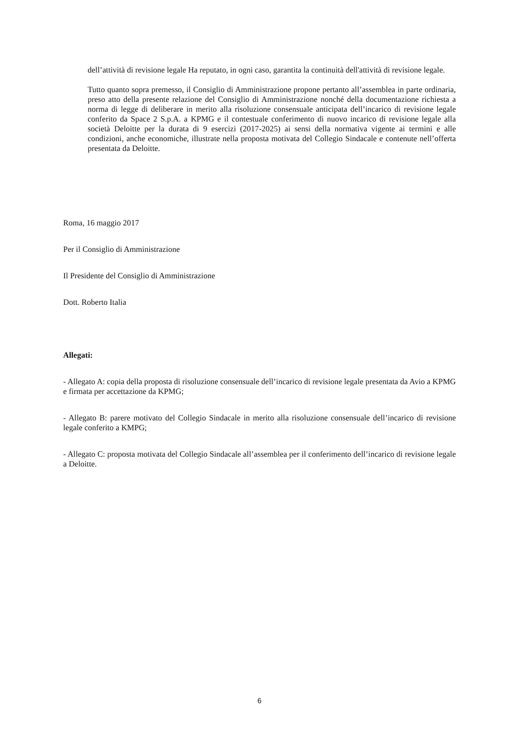dell’attività di revisione legale Ha reputato, in ogni caso, garantita la continuità dell'attività di revisione legale.
Tutto quanto sopra premesso, il Consiglio di Amministrazione propone pertanto all’assemblea in parte ordinaria, preso atto della presente relazione del Consiglio di Amministrazione nonché della documentazione richiesta a norma di legge di deliberare in merito alla risoluzione consensuale anticipata dell’incarico di revisione legale conferito da Space 2 S.p.A. a KPMG e il contestuale conferimento di nuovo incarico di revisione legale alla società Deloitte per la durata di 9 esercizi (2017-2025) ai sensi della normativa vigente ai termini e alle condizioni, anche economiche, illustrate nella proposta motivata del Collegio Sindacale e contenute nell’offerta presentata da Deloitte.
Roma, 16 maggio 2017
Per il Consiglio di Amministrazione
Il Presidente del Consiglio di Amministrazione
Dott. Roberto Italia
Allegati:
- Allegato A: copia della proposta di risoluzione consensuale dell’incarico di revisione legale presentata da Avio a KPMG e firmata per accettazione da KPMG;
- Allegato B: parere motivato del Collegio Sindacale in merito alla risoluzione consensuale dell’incarico di revisione legale conferito a KMPG;
- Allegato C: proposta motivata del Collegio Sindacale all’assemblea per il conferimento dell’incarico di revisione legale a Deloitte.
6